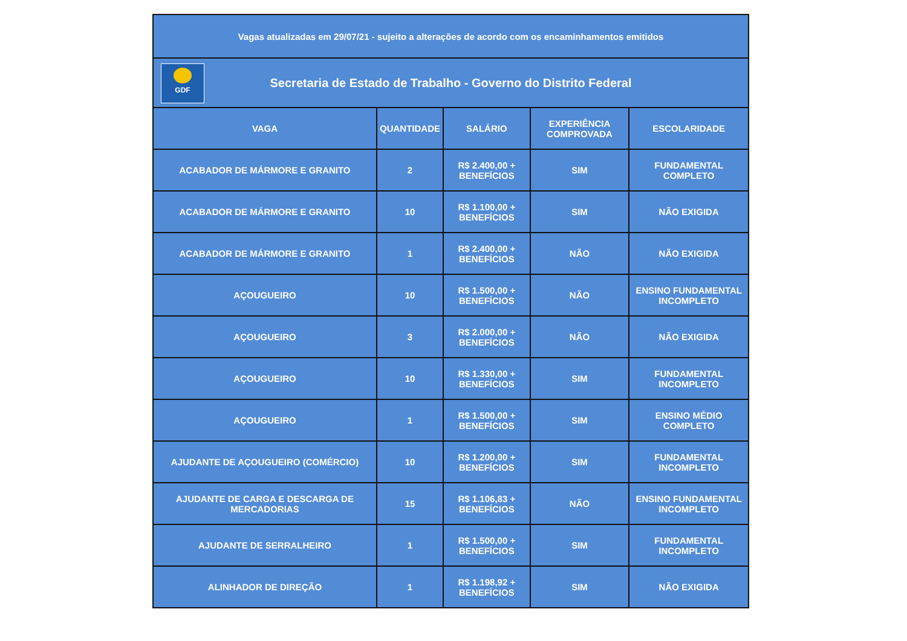| Vagas atualizadas em 29/07/21 - sujeito a alterações de acordo com os encaminhamentos emitidos | | | | |
| GDF Secretaria de Estado de Trabalho - Governo do Distrito Federal | | | | |
| VAGA | QUANTIDADE | SALÁRIO | EXPERIÊNCIA COMPROVADA | ESCOLARIDADE |
| ACABADOR DE MÁRMORE E GRANITO | 2 | R$ 2.400,00 + BENEFÍCIOS | SIM | FUNDAMENTAL COMPLETO |
| ACABADOR DE MÁRMORE E GRANITO | 10 | R$ 1.100,00 + BENEFÍCIOS | SIM | NÃO EXIGIDA |
| ACABADOR DE MÁRMORE E GRANITO | 1 | R$ 2.400,00 + BENEFÍCIOS | NÃO | NÃO EXIGIDA |
| AÇOUGUEIRO | 10 | R$ 1.500,00 + BENEFÍCIOS | NÃO | ENSINO FUNDAMENTAL INCOMPLETO |
| AÇOUGUEIRO | 3 | R$ 2.000,00 + BENEFÍCIOS | NÃO | NÃO EXIGIDA |
| AÇOUGUEIRO | 10 | R$ 1.330,00 + BENEFÍCIOS | SIM | FUNDAMENTAL INCOMPLETO |
| AÇOUGUEIRO | 1 | R$ 1.500,00 + BENEFÍCIOS | SIM | ENSINO MÉDIO COMPLETO |
| AJUDANTE DE AÇOUGUEIRO (COMÉRCIO) | 10 | R$ 1.200,00 + BENEFÍCIOS | SIM | FUNDAMENTAL INCOMPLETO |
| AJUDANTE DE CARGA E DESCARGA DE MERCADORIAS | 15 | R$ 1.106,83 + BENEFÍCIOS | NÃO | ENSINO FUNDAMENTAL INCOMPLETO |
| AJUDANTE DE SERRALHEIRO | 1 | R$ 1.500,00 + BENEFÍCIOS | SIM | FUNDAMENTAL INCOMPLETO |
| ALINHADOR DE DIREÇÃO | 1 | R$ 1.198,92 + BENEFÍCIOS | SIM | NÃO EXIGIDA |